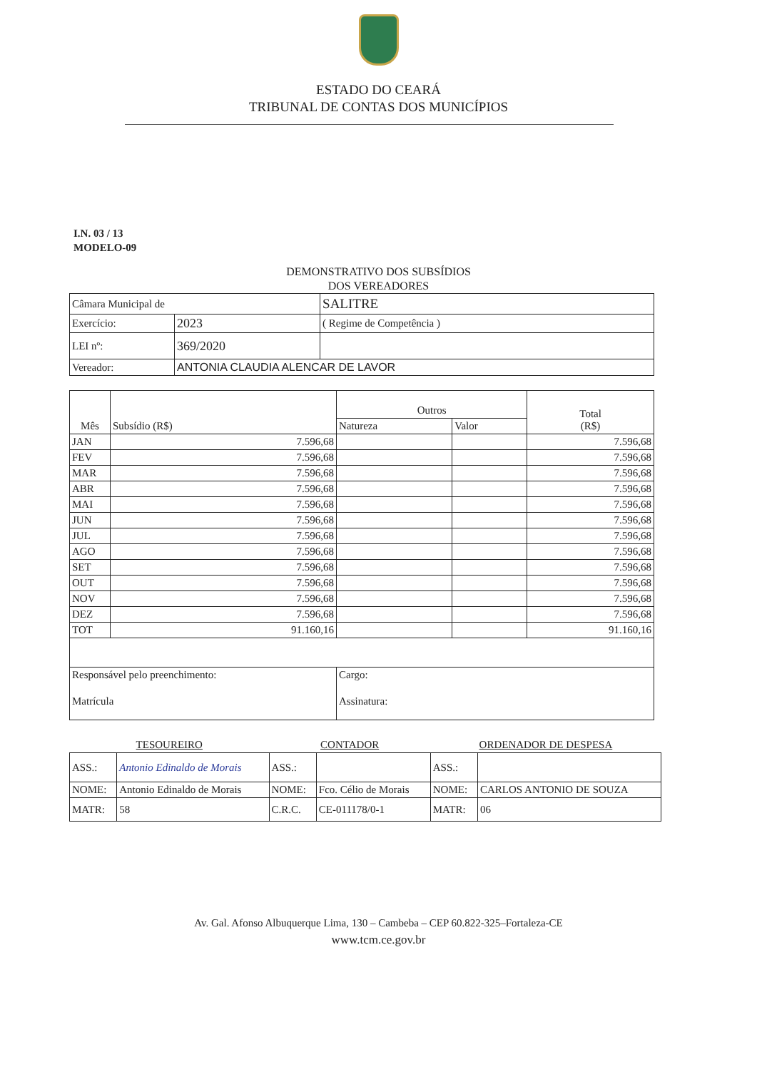ESTADO DO CEARÁ
TRIBUNAL DE CONTAS DOS MUNICÍPIOS
I.N. 03 / 13
MODELO-09
DEMONSTRATIVO DOS SUBSÍDIOS
DOS VEREADORES
| Câmara Municipal de | | SALITRE |
| Exercício: | 2023 | ( Regime de Competência ) |
| LEI nº: | 369/2020 | |
| Vereador: | ANTONIA CLAUDIA ALENCAR DE LAVOR | |
| Mês | Subsídio (R$) | Outros | | Total (R$) |
| --- | --- | --- | --- | --- |
| | | Natureza | Valor | |
| JAN | 7.596,68 | | | 7.596,68 |
| FEV | 7.596,68 | | | 7.596,68 |
| MAR | 7.596,68 | | | 7.596,68 |
| ABR | 7.596,68 | | | 7.596,68 |
| MAI | 7.596,68 | | | 7.596,68 |
| JUN | 7.596,68 | | | 7.596,68 |
| JUL | 7.596,68 | | | 7.596,68 |
| AGO | 7.596,68 | | | 7.596,68 |
| SET | 7.596,68 | | | 7.596,68 |
| OUT | 7.596,68 | | | 7.596,68 |
| NOV | 7.596,68 | | | 7.596,68 |
| DEZ | 7.596,68 | | | 7.596,68 |
| TOT | 91.160,16 | | | 91.160,16 |
| Responsável pelo preenchimento: | | Cargo: | | |
| Matrícula | | Assinatura: | | |
| TESOUREIRO | | CONTADOR | | ORDENADOR DE DESPESA | |
| --- | --- | --- | --- | --- | --- |
| ASS.: | Antonio Edinaldo de Morais | ASS.: | | ASS.: | |
| NOME: | Antonio Edinaldo de Morais | NOME: | Fco. Célio de Morais | NOME: | CARLOS ANTONIO DE SOUZA |
| MATR: | 58 | C.R.C. | CE-011178/0-1 | MATR: | 06 |
Av. Gal. Afonso Albuquerque Lima, 130 – Cambeba – CEP 60.822-325–Fortaleza-CE
www.tcm.ce.gov.br